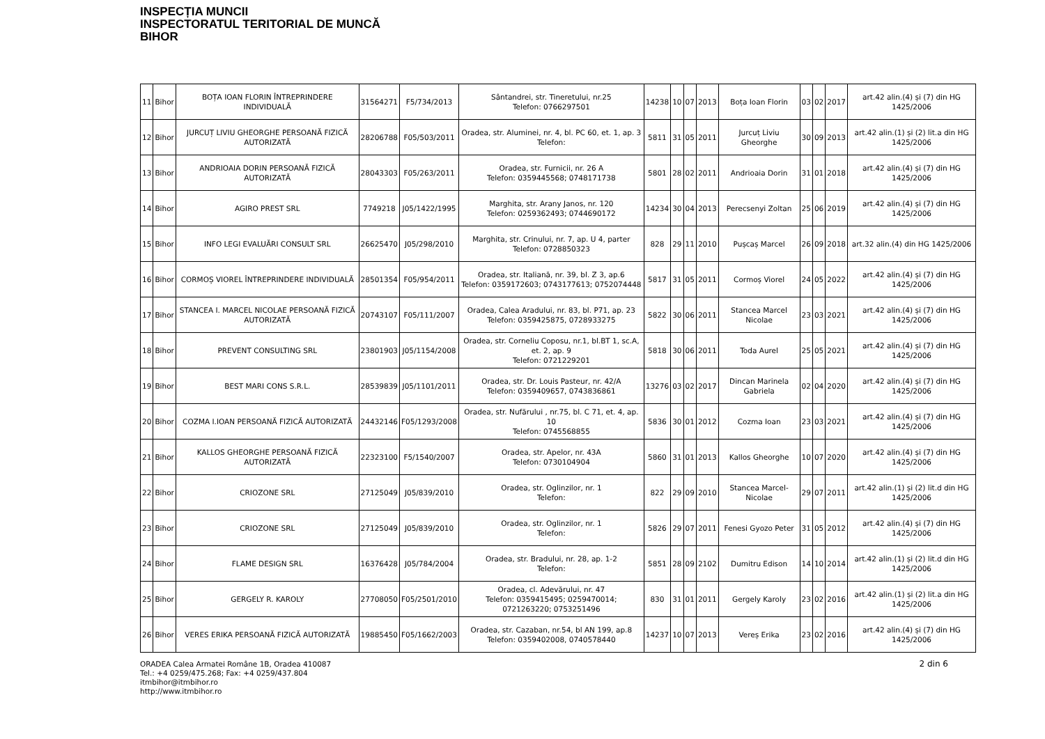INSPECȚIA MUNCII
INSPECTORATUL TERITORIAL DE MUNCĂ
BIHOR
| 11 | Bihor | BOȚA IOAN FLORIN ÎNTREPRINDERE INDIVIDUALĂ | 31564271 | F5/734/2013 | Sântandrei, str. Tineretului, nr.25 Telefon: 0766297501 | 14238 | 10 | 07 | 2013 | Boța Ioan Florin | 03 | 02 | 2017 | art.42 alin.(4) și (7) din HG 1425/2006 |
| 12 | Bihor | JURCUȚ LIVIU GHEORGHE PERSOANĂ FIZICĂ AUTORIZATĂ | 28206788 | F05/503/2011 | Oradea, str. Aluminei, nr. 4, bl. PC 60, et. 1, ap. 3 Telefon: | 5811 | 31 | 05 | 2011 | Jurcuț Liviu Gheorghe | 30 | 09 | 2013 | art.42 alin.(1) și (2) lit.a din HG 1425/2006 |
| 13 | Bihor | ANDRIOAIA DORIN PERSOANĂ FIZICĂ AUTORIZATĂ | 28043303 | F05/263/2011 | Oradea, str. Furnicii, nr. 26 A Telefon: 0359445568; 0748171738 | 5801 | 28 | 02 | 2011 | Andrioaia Dorin | 31 | 01 | 2018 | art.42 alin.(4) și (7) din HG 1425/2006 |
| 14 | Bihor | AGIRO PREST SRL | 7749218 | J05/1422/1995 | Marghita, str. Arany Janos, nr. 120 Telefon: 0259362493; 0744690172 | 14234 | 30 | 04 | 2013 | Perecsenyi Zoltan | 25 | 06 | 2019 | art.42 alin.(4) și (7) din HG 1425/2006 |
| 15 | Bihor | INFO LEGI EVALUĂRI CONSULT SRL | 26625470 | J05/298/2010 | Marghita, str. Crinului, nr. 7, ap. U 4, parter Telefon: 0728850323 | 828 | 29 | 11 | 2010 | Pușcaș Marcel | 26 | 09 | 2018 | art.32 alin.(4) din HG 1425/2006 |
| 16 | Bihor | CORMOȘ VIOREL ÎNTREPRINDERE INDIVIDUALĂ | 28501354 | F05/954/2011 | Oradea, str. Italiană, nr. 39, bl. Z 3, ap.6 Telefon: 0359172603; 0743177613; 0752074448 | 5817 | 31 | 05 | 2011 | Cormoș Viorel | 24 | 05 | 2022 | art.42 alin.(4) și (7) din HG 1425/2006 |
| 17 | Bihor | STANCEA I. MARCEL NICOLAE PERSOANĂ FIZICĂ AUTORIZATĂ | 20743107 | F05/111/2007 | Oradea, Calea Aradului, nr. 83, bl. P71, ap. 23 Telefon: 0359425875, 0728933275 | 5822 | 30 | 06 | 2011 | Stancea Marcel Nicolae | 23 | 03 | 2021 | art.42 alin.(4) și (7) din HG 1425/2006 |
| 18 | Bihor | PREVENT CONSULTING SRL | 23801903 | J05/1154/2008 | Oradea, str. Corneliu Coposu, nr.1, bl.BT 1, sc.A, et. 2, ap. 9 Telefon: 0721229201 | 5818 | 30 | 06 | 2011 | Toda Aurel | 25 | 05 | 2021 | art.42 alin.(4) și (7) din HG 1425/2006 |
| 19 | Bihor | BEST MARI CONS S.R.L. | 28539839 | J05/1101/2011 | Oradea, str. Dr. Louis Pasteur, nr. 42/A Telefon: 0359409657, 0743836861 | 13276 | 03 | 02 | 2017 | Dincan Marinela Gabriela | 02 | 04 | 2020 | art.42 alin.(4) și (7) din HG 1425/2006 |
| 20 | Bihor | COZMA I.IOAN PERSOANĂ FIZICĂ AUTORIZATĂ | 24432146 | F05/1293/2008 | Oradea, str. Nufărului , nr.75, bl. C 71, et. 4, ap. 10 Telefon: 0745568855 | 5836 | 30 | 01 | 2012 | Cozma Ioan | 23 | 03 | 2021 | art.42 alin.(4) și (7) din HG 1425/2006 |
| 21 | Bihor | KALLOS GHEORGHE PERSOANĂ FIZICĂ AUTORIZATĂ | 22323100 | F5/1540/2007 | Oradea, str. Apelor, nr. 43A Telefon: 0730104904 | 5860 | 31 | 01 | 2013 | Kallos Gheorghe | 10 | 07 | 2020 | art.42 alin.(4) și (7) din HG 1425/2006 |
| 22 | Bihor | CRIOZONE SRL | 27125049 | J05/839/2010 | Oradea, str. Oglinzilor, nr. 1 Telefon: | 822 | 29 | 09 | 2010 | Stancea Marcel-Nicolae | 29 | 07 | 2011 | art.42 alin.(1) și (2) lit.d din HG 1425/2006 |
| 23 | Bihor | CRIOZONE SRL | 27125049 | J05/839/2010 | Oradea, str. Oglinzilor, nr. 1 Telefon: | 5826 | 29 | 07 | 2011 | Fenesi Gyozo Peter | 31 | 05 | 2012 | art.42 alin.(4) și (7) din HG 1425/2006 |
| 24 | Bihor | FLAME DESIGN SRL | 16376428 | J05/784/2004 | Oradea, str. Bradului, nr. 28, ap. 1-2 Telefon: | 5851 | 28 | 09 | 2102 | Dumitru Edison | 14 | 10 | 2014 | art.42 alin.(1) și (2) lit.d din HG 1425/2006 |
| 25 | Bihor | GERGELY R. KAROLY | 27708050 | F05/2501/2010 | Oradea, cl. Adevărului, nr. 47 Telefon: 0359415495; 0259470014; 0721263220; 0753251496 | 830 | 31 | 01 | 2011 | Gergely Karoly | 23 | 02 | 2016 | art.42 alin.(1) și (2) lit.a din HG 1425/2006 |
| 26 | Bihor | VERES ERIKA PERSOANĂ FIZICĂ AUTORIZATĂ | 19885450 | F05/1662/2003 | Oradea, str. Cazaban, nr.54, bl AN 199, ap.8 Telefon: 0359402008, 0740578440 | 14237 | 10 | 07 | 2013 | Vereș Erika | 23 | 02 | 2016 | art.42 alin.(4) și (7) din HG 1425/2006 |
ORADEA Calea Armatei Române 1B, Oradea 410087
Tel.: +4 0259/475.268; Fax: +4 0259/437.804
itmbihor@itmbihor.ro
http://www.itmbihor.ro
2 din 6